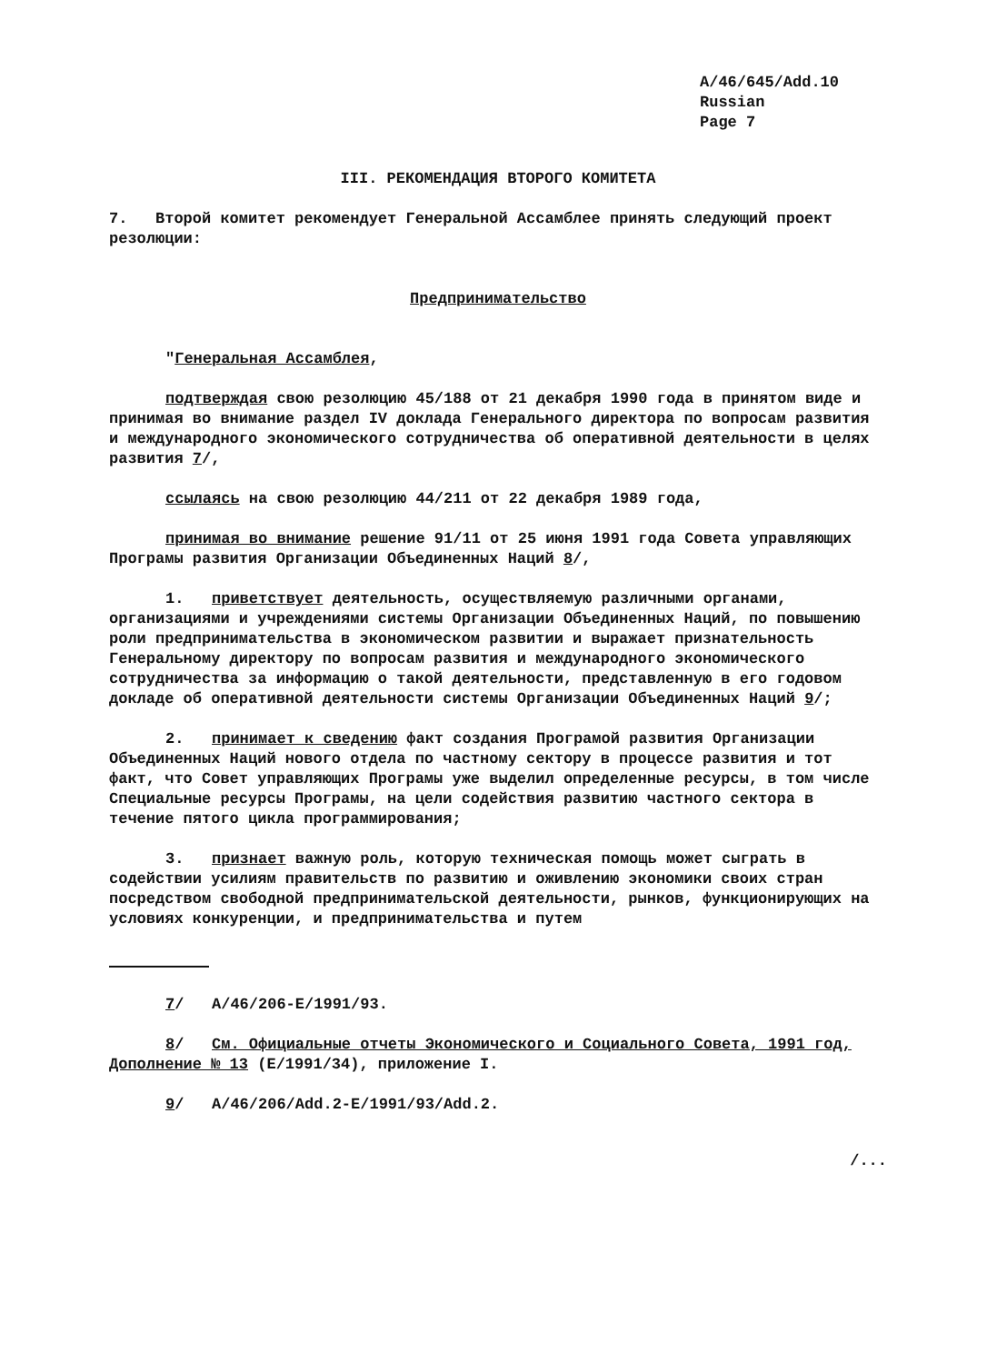A/46/645/Add.10
Russian
Page 7
III. РЕКОМЕНДАЦИЯ ВТОРОГО КОМИТЕТА
7. Второй комитет рекомендует Генеральной Ассамблее принять следующий проект резолюции:
Предпринимательство
"Генеральная Ассамблея,
подтверждая свою резолюцию 45/188 от 21 декабря 1990 года в принятом виде и принимая во внимание раздел IV доклада Генерального директора по вопросам развития и международного экономического сотрудничества об оперативной деятельности в целях развития 7/,
ссылаясь на свою резолюцию 44/211 от 22 декабря 1989 года,
принимая во внимание решение 91/11 от 25 июня 1991 года Совета управляющих Програмы развития Организации Объединенных Наций 8/,
1. приветствует деятельность, осуществляемую различными органами, организациями и учреждениями системы Организации Объединенных Наций, по повышению роли предпринимательства в экономическом развитии и выражает признательность Генеральному директору по вопросам развития и международного экономического сотрудничества за информацию о такой деятельности, представленную в его годовом докладе об оперативной деятельности системы Организации Объединенных Наций 9/;
2. принимает к сведению факт создания Програмой развития Организации Объединенных Наций нового отдела по частному сектору в процессе развития и тот факт, что Совет управляющих Програмы уже выделил определенные ресурсы, в том числе Специальные ресурсы Програмы, на цели содействия развитию частного сектора в течение пятого цикла программирования;
3. признает важную роль, которую техническая помощь может сыграть в содействии усилиям правительств по развитию и оживлению экономики своих стран посредством свободной предпринимательской деятельности, рынков, функционирующих на условиях конкуренции, и предпринимательства и путем
7/ A/46/206-E/1991/93.
8/ См. Официальные отчеты Экономического и Социального Совета, 1991 год, Дополнение № 13 (E/1991/34), приложение I.
9/ A/46/206/Add.2-E/1991/93/Add.2.
/...